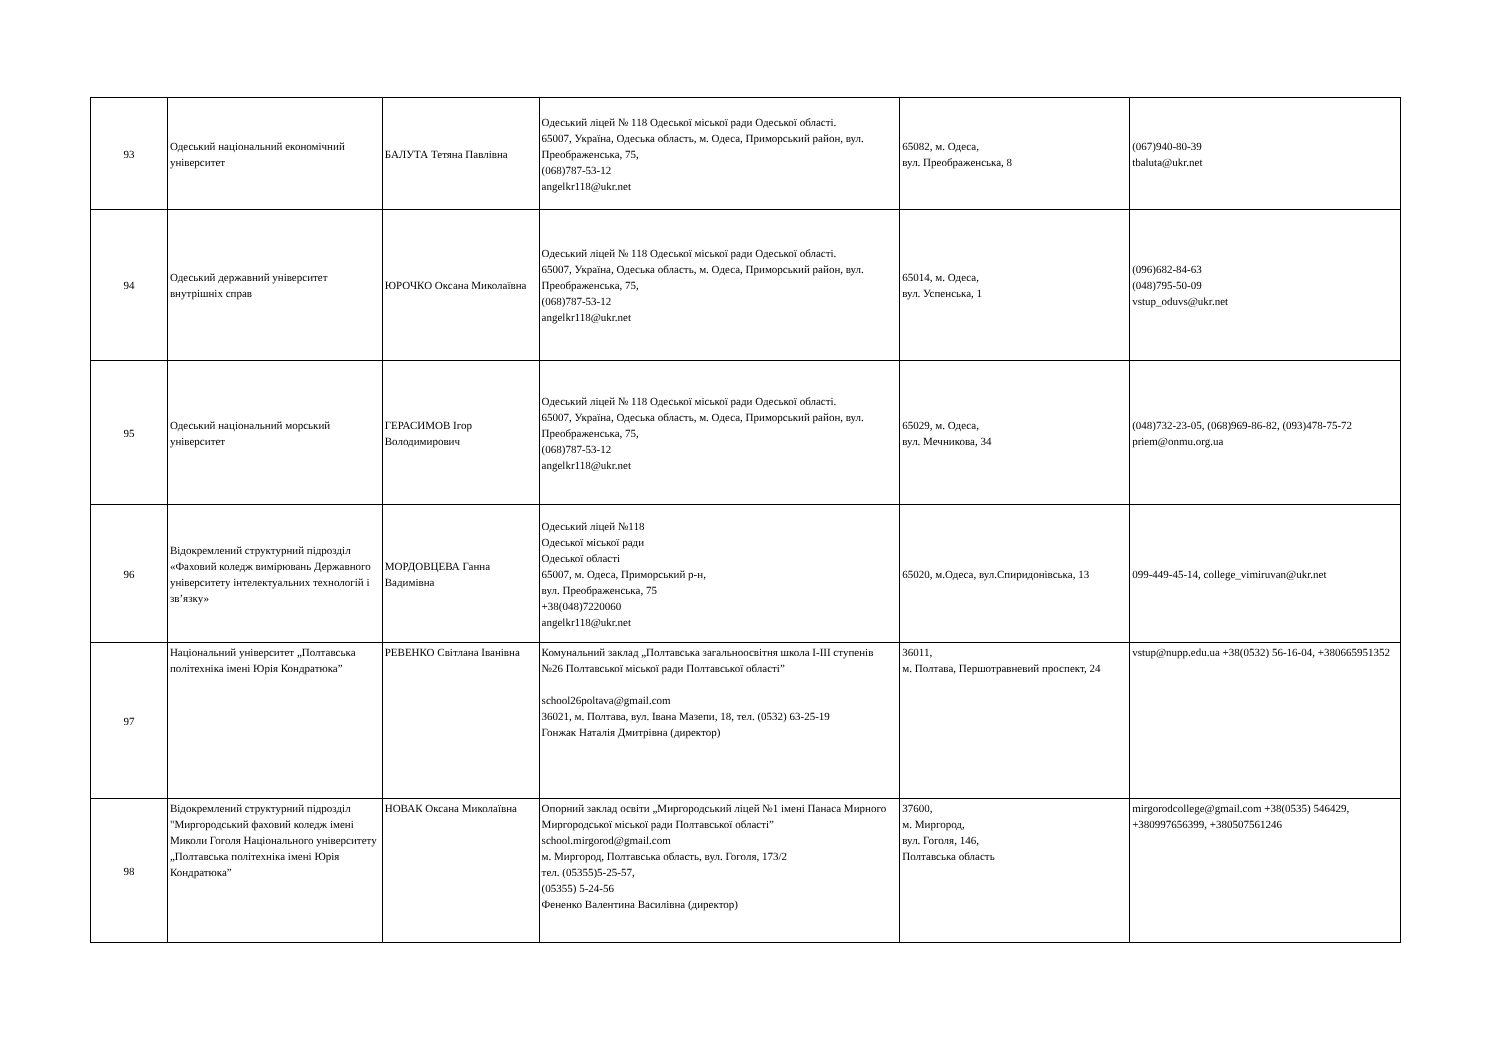| 93 | Одеський національний економічний університет | БАЛУТА Тетяна Павлівна | Одеський ліцей № 118 Одеської міської ради Одеської області. 65007, Україна, Одеська область, м. Одеса, Приморський район, вул. Преображенська, 75, (068)787-53-12 angelkr118@ukr.net | 65082, м. Одеса, вул. Преображенська, 8 | (067)940-80-39 tbaluta@ukr.net |
| 94 | Одеський державний університет внутрішніх справ | ЮРОЧКО Оксана Миколаївна | Одеський ліцей № 118 Одеської міської ради Одеської області. 65007, Україна, Одеська область, м. Одеса, Приморський район, вул. Преображенська, 75, (068)787-53-12 angelkr118@ukr.net | 65014, м. Одеса, вул. Успенська, 1 | (096)682-84-63 (048)795-50-09 vstup_oduvs@ukr.net |
| 95 | Одеський національний морський університет | ГЕРАСИМОВ Ігор Володимирович | Одеський ліцей № 118 Одеської міської ради Одеської області. 65007, Україна, Одеська область, м. Одеса, Приморський район, вул. Преображенська, 75, (068)787-53-12 angelkr118@ukr.net | 65029, м. Одеса, вул. Мечникова, 34 | (048)732-23-05, (068)969-86-82, (093)478-75-72 priem@onmu.org.ua |
| 96 | Відокремлений структурний підрозділ «Фаховий коледж вимірювань Державного університету інтелектуальних технологій і зв’язку» | МОРДОВЦЕВА Ганна Вадимівна | Одеський ліцей №118 Одеської міської ради Одеської області 65007, м. Одеса, Приморський р-н, вул. Преображенська, 75 +38(048)7220060 angelkr118@ukr.net | 65020, м.Одеса, вул.Спиридонівська, 13 | 099-449-45-14, college_vimiruvan@ukr.net |
| 97 | Національний університет „Полтавська політехніка імені Юрія Кондратюка” | РЕВЕНКО Світлана Іванівна | Комунальний заклад „Полтавська загальноосвітня школа І-ІІІ ступенів №26 Полтавської міської ради Полтавської області” school26poltava@gmail.com 36021, м. Полтава, вул. Івана Мазепи, 18, тел. (0532) 63-25-19 Гонжак Наталія Дмитрівна (директор) | 36011, м. Полтава, Першотравневий проспект, 24 | vstup@nupp.edu.ua +38(0532) 56-16-04, +380665951352 |
| 98 | Відокремлений структурний підрозділ "Миргородський фаховий коледж імені Миколи Гоголя Національного університету „Полтавська політехніка імені Юрія Кондратюка” | НОВАК Оксана Миколаївна | Опорний заклад освіти „Миргородський ліцей №1 імені Панаса Мирного Миргородської міської ради Полтавської області” school.mirgorod@gmail.com м. Миргород, Полтавська область, вул. Гоголя, 173/2 тел. (05355)5-25-57, (05355) 5-24-56 Фененко Валентина Василівна (директор) | 37600, м. Миргород, вул. Гоголя, 146, Полтавська область | mirgorodcollege@gmail.com +38(0535) 546429, +380997656399, +380507561246 |